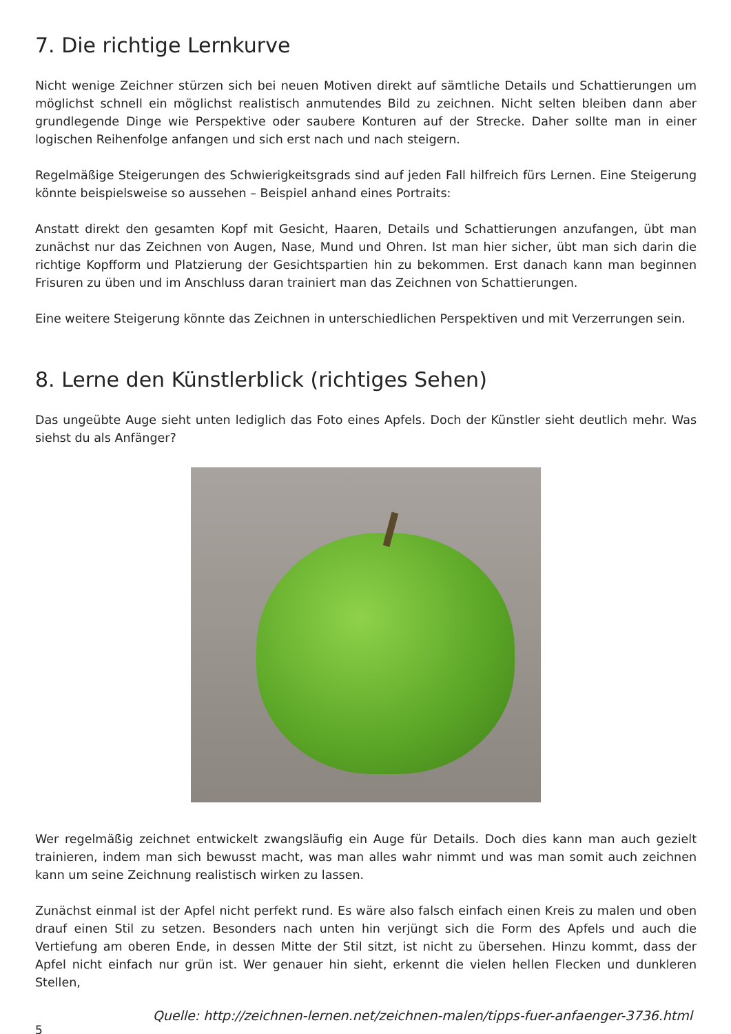7. Die richtige Lernkurve
Nicht wenige Zeichner stürzen sich bei neuen Motiven direkt auf sämtliche Details und Schattierungen um möglichst schnell ein möglichst realistisch anmutendes Bild zu zeichnen. Nicht selten bleiben dann aber grundlegende Dinge wie Perspektive oder saubere Konturen auf der Strecke. Daher sollte man in einer logischen Reihenfolge anfangen und sich erst nach und nach steigern.
Regelmäßige Steigerungen des Schwierigkeitsgrads sind auf jeden Fall hilfreich fürs Lernen. Eine Steigerung könnte beispielsweise so aussehen – Beispiel anhand eines Portraits:
Anstatt direkt den gesamten Kopf mit Gesicht, Haaren, Details und Schattierungen anzufangen, übt man zunächst nur das Zeichnen von Augen, Nase, Mund und Ohren. Ist man hier sicher, übt man sich darin die richtige Kopfform und Platzierung der Gesichtspartien hin zu bekommen. Erst danach kann man beginnen Frisuren zu üben und im Anschluss daran trainiert man das Zeichnen von Schattierungen.
Eine weitere Steigerung könnte das Zeichnen in unterschiedlichen Perspektiven und mit Verzerrungen sein.
8. Lerne den Künstlerblick (richtiges Sehen)
Das ungeübte Auge sieht unten lediglich das Foto eines Apfels. Doch der Künstler sieht deutlich mehr. Was siehst du als Anfänger?
Wer regelmäßig zeichnet entwickelt zwangsläufig ein Auge für Details. Doch dies kann man auch gezielt trainieren, indem man sich bewusst macht, was man alles wahr nimmt und was man somit auch zeichnen kann um seine Zeichnung realistisch wirken zu lassen.
Zunächst einmal ist der Apfel nicht perfekt rund. Es wäre also falsch einfach einen Kreis zu malen und oben drauf einen Stil zu setzen. Besonders nach unten hin verjüngt sich die Form des Apfels und auch die Vertiefung am oberen Ende, in dessen Mitte der Stil sitzt, ist nicht zu übersehen. Hinzu kommt, dass der Apfel nicht einfach nur grün ist. Wer genauer hin sieht, erkennt die vielen hellen Flecken und dunkleren Stellen,
Quelle: http://zeichnen-lernen.net/zeichnen-malen/tipps-fuer-anfaenger-3736.html
5